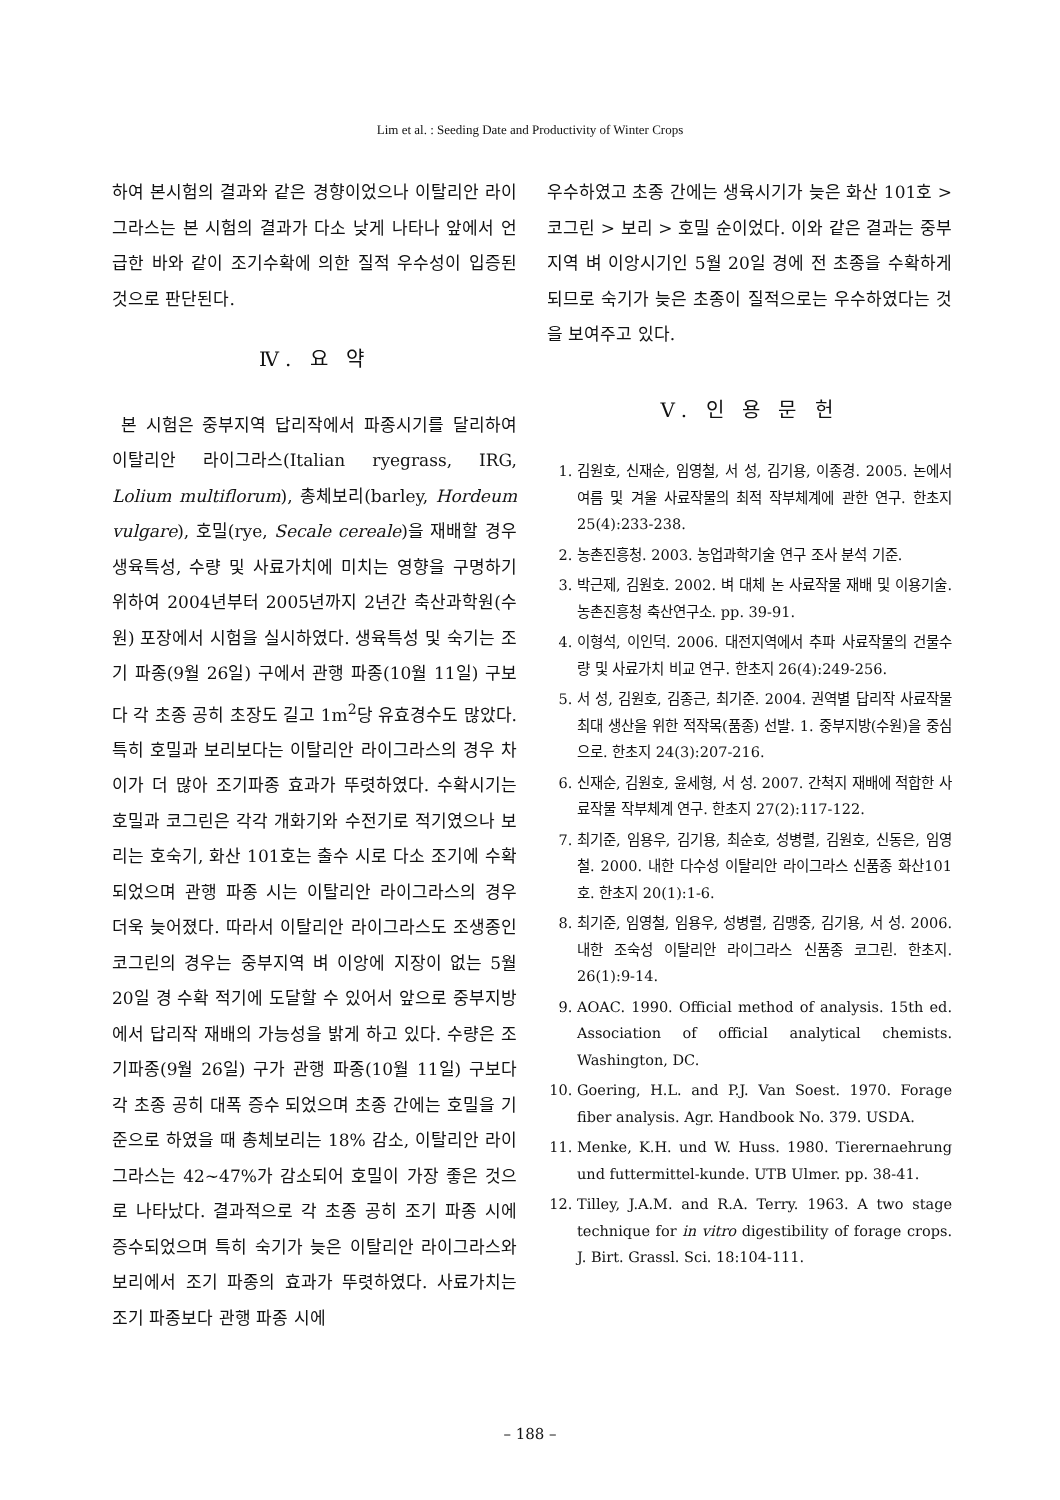Lim et al. : Seeding Date and Productivity of Winter Crops
하여 본시험의 결과와 같은 경향이었으나 이탈리안 라이그라스는 본 시험의 결과가 다소 낮게 나타나 앞에서 언급한 바와 같이 조기수확에 의한 질적 우수성이 입증된 것으로 판단된다.
Ⅳ. 요 약
본 시험은 중부지역 답리작에서 파종시기를 달리하여 이탈리안 라이그라스(Italian ryegrass, IRG, Lolium multiflorum), 총체보리(barley, Hordeum vulgare), 호밀(rye, Secale cereale)을 재배할 경우 생육특성, 수량 및 사료가치에 미치는 영향을 구명하기 위하여 2004년부터 2005년까지 2년간 축산과학원(수원) 포장에서 시험을 실시하였다. 생육특성 및 숙기는 조기 파종(9월 26일) 구에서 관행 파종(10월 11일) 구보다 각 초종 공히 초장도 길고 1m<sup>2</sup>당 유효경수도 많았다. 특히 호밀과 보리보다는 이탈리안 라이그라스의 경우 차이가 더 많아 조기파종 효과가 뚜렷하였다. 수확시기는 호밀과 코그린은 각각 개화기와 수전기로 적기였으나 보리는 호숙기, 화산 101호는 출수 시로 다소 조기에 수확되었으며 관행 파종 시는 이탈리안 라이그라스의 경우 더욱 늦어졌다. 따라서 이탈리안 라이그라스도 조생종인 코그린의 경우는 중부지역 벼 이앙에 지장이 없는 5월 20일 경 수확 적기에 도달할 수 있어서 앞으로 중부지방에서 답리작 재배의 가능성을 밝게 하고 있다. 수량은 조기파종(9월 26일) 구가 관행 파종(10월 11일) 구보다 각 초종 공히 대폭 증수 되었으며 초종 간에는 호밀을 기준으로 하였을 때 총체보리는 18% 감소, 이탈리안 라이그라스는 42~47%가 감소되어 호밀이 가장 좋은 것으로 나타났다. 결과적으로 각 초종 공히 조기 파종 시에 증수되었으며 특히 숙기가 늦은 이탈리안 라이그라스와 보리에서 조기 파종의 효과가 뚜렷하였다. 사료가치는 조기 파종보다 관행 파종 시에
우수하였고 초종 간에는 생육시기가 늦은 화산 101호 > 코그린 > 보리 > 호밀 순이었다. 이와 같은 결과는 중부지역 벼 이앙시기인 5월 20일 경에 전 초종을 수확하게 되므로 숙기가 늦은 초종이 질적으로는 우수하였다는 것을 보여주고 있다.
Ⅴ. 인 용 문 헌
1. 김원호, 신재순, 임영철, 서 성, 김기용, 이종경. 2005. 논에서 여름 및 겨울 사료작물의 최적 작부체계에 관한 연구. 한초지 25(4):233-238.
2. 농촌진흥청. 2003. 농업과학기술 연구 조사 분석 기준.
3. 박근제, 김원호. 2002. 벼 대체 논 사료작물 재배 및 이용기술. 농촌진흥청 축산연구소. pp. 39-91.
4. 이형석, 이인덕. 2006. 대전지역에서 추파 사료작물의 건물수량 및 사료가치 비교 연구. 한초지 26(4):249-256.
5. 서 성, 김원호, 김종근, 최기준. 2004. 권역별 답리작 사료작물 최대 생산을 위한 적작목(품종) 선발. 1. 중부지방(수원)을 중심으로. 한초지 24(3):207-216.
6. 신재순, 김원호, 윤세형, 서 성. 2007. 간척지 재배에 적합한 사료작물 작부체계 연구. 한초지 27(2):117-122.
7. 최기준, 임용우, 김기용, 최순호, 성병렬, 김원호, 신동은, 임영철. 2000. 내한 다수성 이탈리안 라이그라스 신품종 화산101호. 한초지 20(1):1-6.
8. 최기준, 임영철, 임용우, 성병렬, 김맹중, 김기용, 서 성. 2006. 내한 조숙성 이탈리안 라이그라스 신품종 코그린. 한초지. 26(1):9-14.
9. AOAC. 1990. Official method of analysis. 15th ed. Association of official analytical chemists. Washington, DC.
10. Goering, H.L. and P.J. Van Soest. 1970. Forage fiber analysis. Agr. Handbook No. 379. USDA.
11. Menke, K.H. und W. Huss. 1980. Tierernaehrung und futtermittel-kunde. UTB Ulmer. pp. 38-41.
12. Tilley, J.A.M. and R.A. Terry. 1963. A two stage technique for in vitro digestibility of forage crops. J. Birt. Grassl. Sci. 18:104-111.
– 188 –